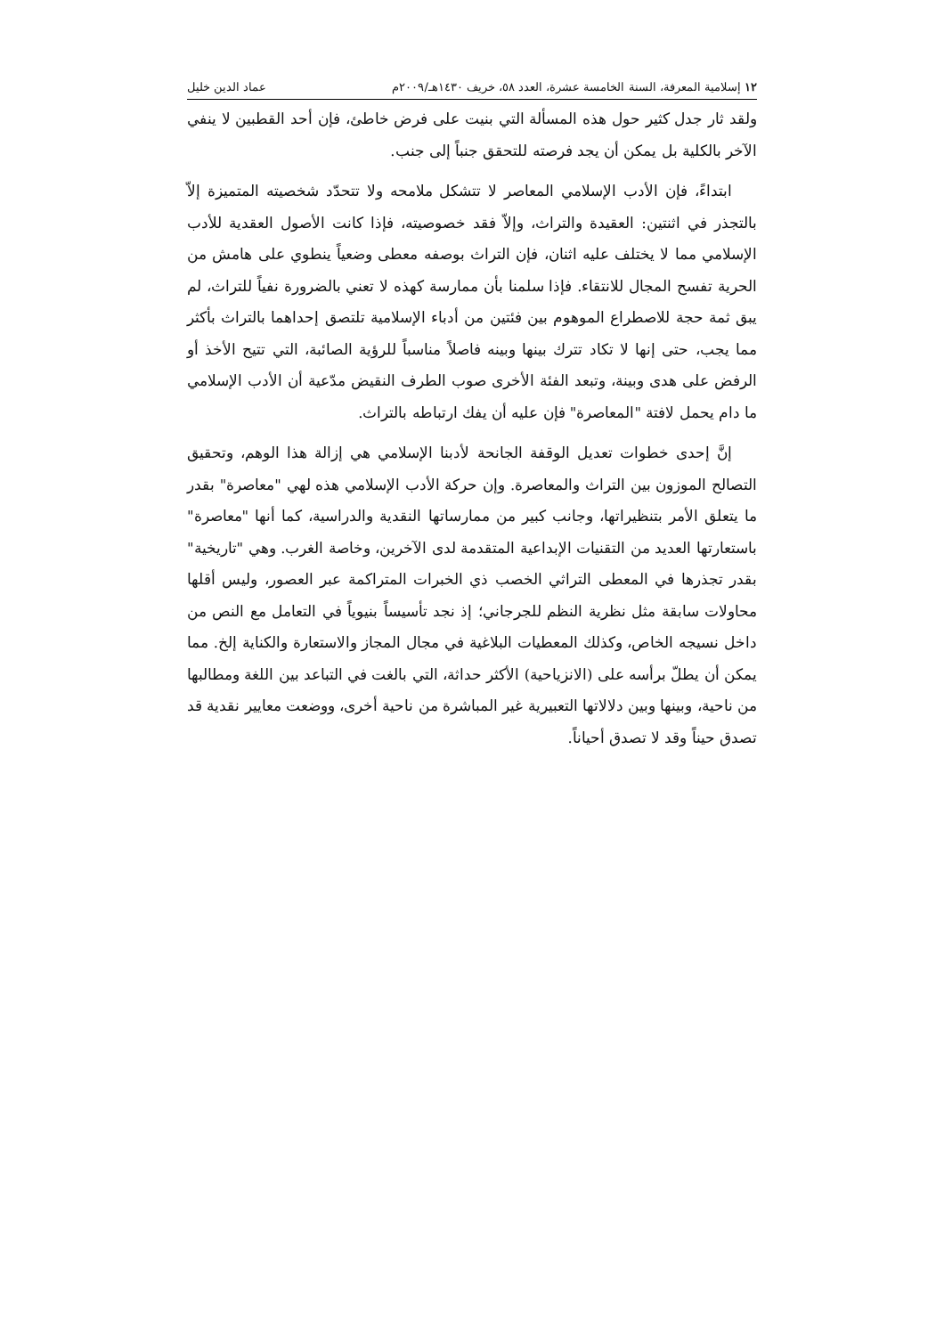١٢ إسلامية المعرفة، السنة الخامسة عشرة، العدد ٥٨، خريف ١٤٣٠هـ/٢٠٠٩م عماد الدين خليل
ولقد ثار جدل كثير حول هذه المسألة التي بنيت على فرض خاطئ، فإن أحد القطبين لا ينفي الآخر بالكلية بل يمكن أن يجد فرصته للتحقق جنباً إلى جنب.
ابتداءً، فإن الأدب الإسلامي المعاصر لا تتشكل ملامحه ولا تتحدّد شخصيته المتميزة إلاّ بالتجذر في اثنتين: العقيدة والتراث، وإلاّ فقد خصوصيته، فإذا كانت الأصول العقدية للأدب الإسلامي مما لا يختلف عليه اثنان، فإن التراث بوصفه معطى وضعياً ينطوي على هامش من الحرية تفسح المجال للانتقاء. فإذا سلمنا بأن ممارسة كهذه لا تعني بالضرورة نفياً للتراث، لم يبق ثمة حجة للاصطراع الموهوم بين فئتين من أدباء الإسلامية تلتصق إحداهما بالتراث بأكثر مما يجب، حتى إنها لا تكاد تترك بينها وبينه فاصلاً مناسباً للرؤية الصائبة، التي تتيح الأخذ أو الرفض على هدى وبينة، وتبعد الفئة الأخرى صوب الطرف النقيض مدّعية أن الأدب الإسلامي ما دام يحمل لافتة "المعاصرة" فإن عليه أن يفك ارتباطه بالتراث.
إنَّ إحدى خطوات تعديل الوقفة الجانحة لأدبنا الإسلامي هي إزالة هذا الوهم، وتحقيق التصالح الموزون بين التراث والمعاصرة. وإن حركة الأدب الإسلامي هذه لهي "معاصرة" بقدر ما يتعلق الأمر بتنظيراتها، وجانب كبير من ممارساتها النقدية والدراسية، كما أنها "معاصرة" باستعارتها العديد من التقنيات الإبداعية المتقدمة لدى الآخرين، وخاصة الغرب. وهي "تاريخية" بقدر تجذرها في المعطى التراثي الخصب ذي الخبرات المتراكمة عبر العصور، وليس أقلها محاولات سابقة مثل نظرية النظم للجرجاني؛ إذ نجد تأسيساً بنيوياً في التعامل مع النص من داخل نسيجه الخاص، وكذلك المعطيات البلاغية في مجال المجاز والاستعارة والكناية إلخ. مما يمكن أن يطلّ برأسه على (الانزياحية) الأكثر حداثة، التي بالغت في التباعد بين اللغة ومطالبها من ناحية، وبينها وبين دلالاتها التعبيرية غير المباشرة من ناحية أخرى، ووضعت معايير نقدية قد تصدق حيناً وقد لا تصدق أحياناً.